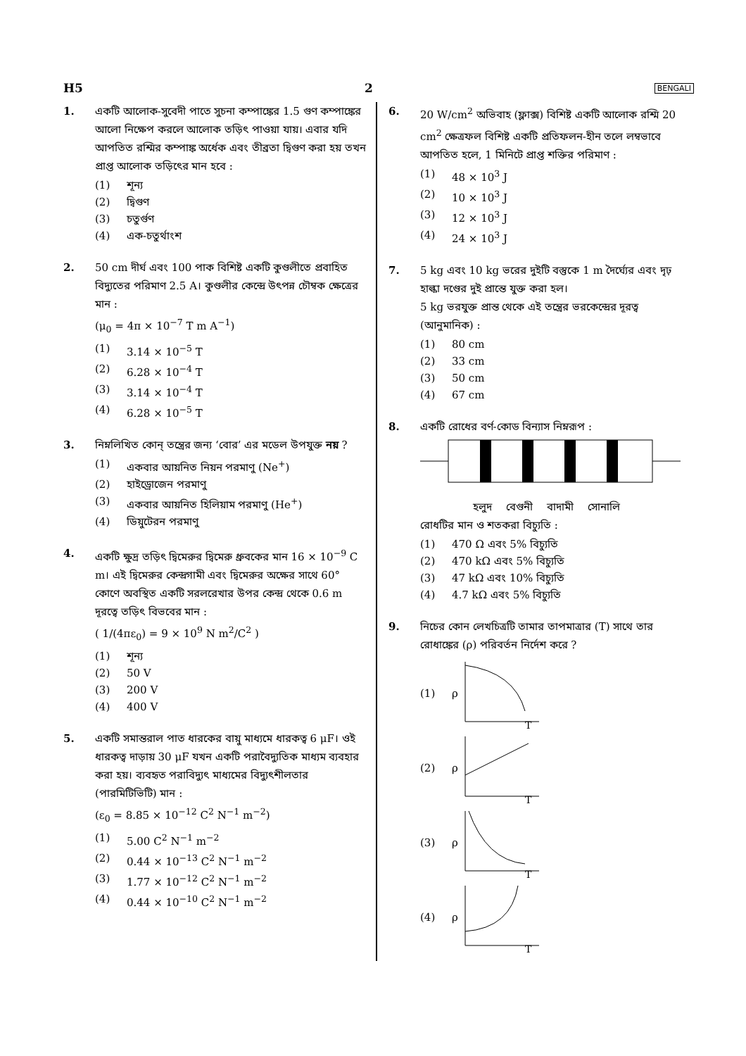H5 2 BENGALI
1. একটি আলোক-সুবেদী পাতে সুচনা কম্পাঙ্কের 1.5 গুণ কম্পাঙ্কের আলো নিক্ষেপ করলে আলোক তড়িৎ পাওয়া যায়। এবার যদি আপতিত রশ্মির কম্পাঙ্ক অর্ধেক এবং তীব্রতা দ্বিগুণ করা হয় তখন প্রাপ্ত আলোক তড়িৎের মান হবে :
(1) শূন্য
(2) দ্বিগুণ
(3) চতুর্গুণ
(4) এক-চতুর্থাংশ
2. 50 cm দীর্ঘ এবং 100 পাক বিশিষ্ট একটি কুণ্ডলীতে প্রবাহিত বিদ্যুতের পরিমাণ 2.5 A। কুণ্ডলীর কেন্দ্রে উৎপন্ন চৌম্বক ক্ষেত্রের মান :
(μ<sub>0</sub> = 4π × 10<sup>−7</sup> T m A<sup>−1</sup>)
(1) 3.14 × 10<sup>−5</sup> T
(2) 6.28 × 10<sup>−4</sup> T
(3) 3.14 × 10<sup>−4</sup> T
(4) 6.28 × 10<sup>−5</sup> T
3. নিম্নলিখিত কোন্ তন্ত্রের জন্য ‘বোর’ এর মডেল উপযুক্ত নয় ?
(1) একবার আয়নিত নিয়ন পরমাণু (Ne<sup>+</sup>)
(2) হাইড্রোজেন পরমাণু
(3) একবার আয়নিত হিলিয়াম পরমাণু (He<sup>+</sup>)
(4) ডিয়ুটেরন পরমাণু
4. একটি ক্ষুদ্র তড়িৎ দ্বিমেরুর দ্বিমেরু ধ্রুবকের মান 16 × 10<sup>−9</sup> C m। এই দ্বিমেরুর কেন্দ্রগামী এবং দ্বিমেরুর অক্ষের সাথে 60° কোণে অবস্থিত একটি সরলরেখার উপর কেন্দ্র থেকে 0.6 m দূরত্বে তড়িৎ বিভবের মান :
( 1/(4πε<sub>0</sub>) = 9 × 10<sup>9</sup> N m<sup>2</sup>/C<sup>2</sup> )
(1) শূন্য
(2) 50 V
(3) 200 V
(4) 400 V
5. একটি সমান্তরাল পাত ধারকের বায়ু মাধ্যমে ধারকত্ব 6 μF। ওই ধারকত্ব দাড়ায় 30 μF যখন একটি পরাবৈদ্যুতিক মাধ্যম ব্যবহার করা হয়। ব্যবহৃত পরাবিদ্যুৎ মাধ্যমের বিদ্যুৎশীলতার (পারমিটিভিটি) মান :
(ε<sub>0</sub> = 8.85 × 10<sup>−12</sup> C<sup>2</sup> N<sup>−1</sup> m<sup>−2</sup>)
(1) 5.00 C<sup>2</sup> N<sup>−1</sup> m<sup>−2</sup>
(2) 0.44 × 10<sup>−13</sup> C<sup>2</sup> N<sup>−1</sup> m<sup>−2</sup>
(3) 1.77 × 10<sup>−12</sup> C<sup>2</sup> N<sup>−1</sup> m<sup>−2</sup>
(4) 0.44 × 10<sup>−10</sup> C<sup>2</sup> N<sup>−1</sup> m<sup>−2</sup>
6. 20 W/cm<sup>2</sup> অভিবাহ (ফ্লাক্স) বিশিষ্ট একটি আলোক রশ্মি 20 cm<sup>2</sup> ক্ষেত্রফল বিশিষ্ট একটি প্রতিফলন-হীন তলে লম্বভাবে আপতিত হলে, 1 মিনিটে প্রাপ্ত শক্তির পরিমাণ :
(1) 48 × 10<sup>3</sup> J
(2) 10 × 10<sup>3</sup> J
(3) 12 × 10<sup>3</sup> J
(4) 24 × 10<sup>3</sup> J
7. 5 kg এবং 10 kg ভরের দুইটি বস্তুকে 1 m দৈর্ঘ্যের এবং দৃঢ় হাল্কা দণ্ডের দুই প্রান্তে যুক্ত করা হল।
5 kg ভরযুক্ত প্রান্ত থেকে এই তন্ত্রের ভরকেন্দ্রের দূরত্ব (আনুমানিক) :
(1) 80 cm
(2) 33 cm
(3) 50 cm
(4) 67 cm
8. একটি রোধের বর্ণ-কোড বিন্যাস নিম্নরূপ :
হলুদ বেগুনী বাদামী সোনালি
রোধটির মান ও শতকরা বিচ্যুতি :
(1) 470 Ω এবং 5% বিচ্যুতি
(2) 470 kΩ এবং 5% বিচ্যুতি
(3) 47 kΩ এবং 10% বিচ্যুতি
(4) 4.7 kΩ এবং 5% বিচ্যুতি
9. নিচের কোন লেখচিত্রটি তামার তাপমাত্রার (T) সাথে তার রোধাঙ্কের (ρ) পরিবর্তন নির্দেশ করে ?
(1) ρ
T
(2) ρ
T
(3) ρ
T
(4) ρ
T